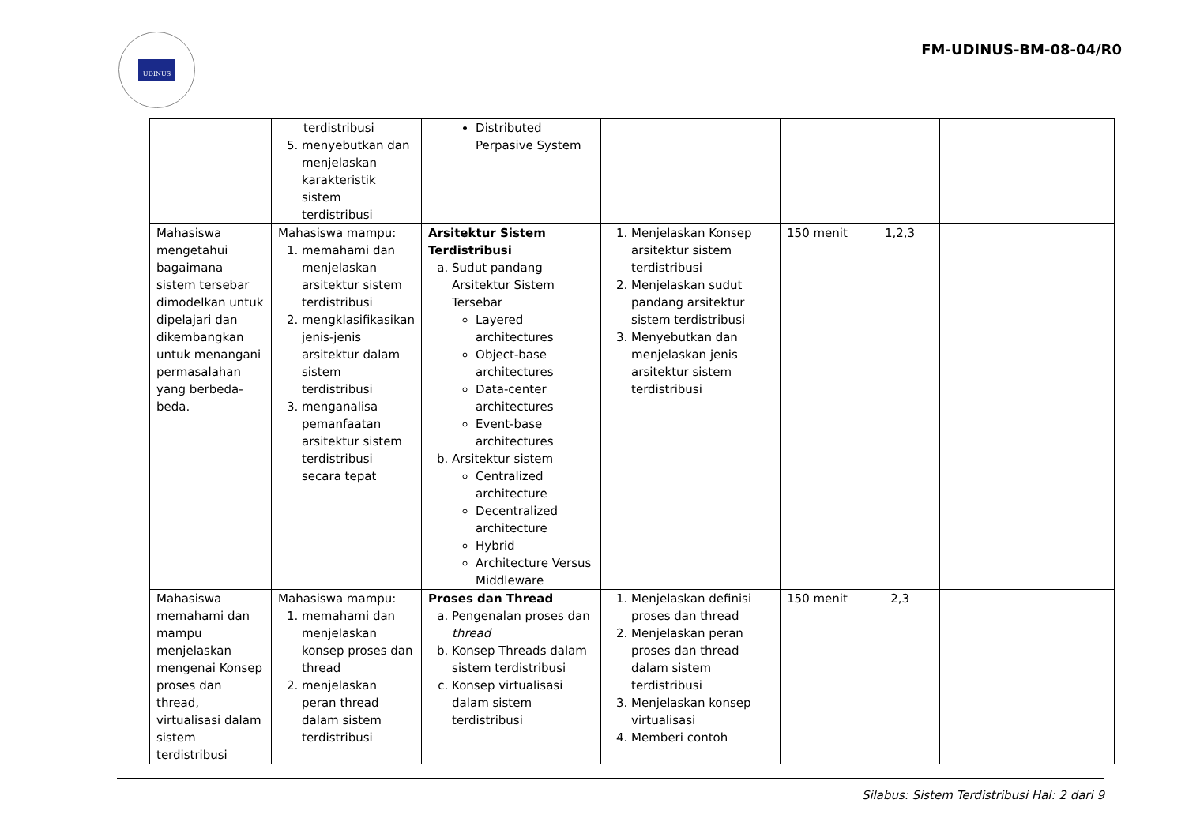UDINUS
FM-UDINUS-BM-08-04/R0
| | terdistribusi 5. menyebutkan dan menjelaskan karakteristik sistem terdistribusi | Distributed Perpasive System | | | | |
| Mahasiswa mengetahui bagaimana sistem tersebar dimodelkan untuk dipelajari dan dikembangkan untuk menangani permasalahan yang berbeda-beda. | Mahasiswa mampu: 1. memahami dan menjelaskan arsitektur sistem terdistribusi 2. mengklasifikasikan jenis-jenis arsitektur dalam sistem terdistribusi 3. menganalisa pemanfaatan arsitektur sistem terdistribusi secara tepat | Arsitektur Sistem Terdistribusi a. Sudut pandang Arsitektur Sistem Tersebar Layered architectures Object-base architectures Data-center architectures Event-base architectures b. Arsitektur sistem Centralized architecture Decentralized architecture Hybrid Architecture Versus Middleware | 1. Menjelaskan Konsep arsitektur sistem terdistribusi 2. Menjelaskan sudut pandang arsitektur sistem terdistribusi 3. Menyebutkan dan menjelaskan jenis arsitektur sistem terdistribusi | 150 menit | 1,2,3 | |
| Mahasiswa memahami dan mampu menjelaskan mengenai Konsep proses dan thread, virtualisasi dalam sistem terdistribusi | Mahasiswa mampu: 1. memahami dan menjelaskan konsep proses dan thread 2. menjelaskan peran thread dalam sistem terdistribusi | Proses dan Thread a. Pengenalan proses dan thread b. Konsep Threads dalam sistem terdistribusi c. Konsep virtualisasi dalam sistem terdistribusi | 1. Menjelaskan definisi proses dan thread 2. Menjelaskan peran proses dan thread dalam sistem terdistribusi 3. Menjelaskan konsep virtualisasi 4. Memberi contoh | 150 menit | 2,3 | |
Silabus: Sistem Terdistribusi Hal: 2 dari 9